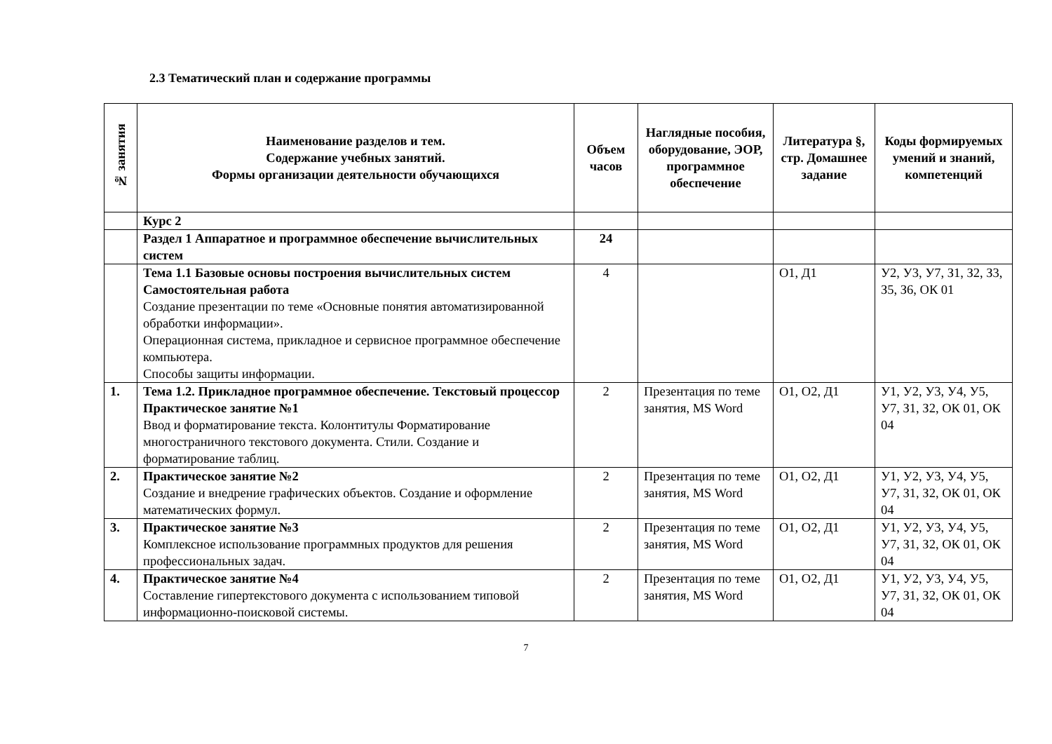2.3 Тематический план и содержание программы
| № занятия | Наименование разделов и тем. Содержание учебных занятий. Формы организации деятельности обучающихся | Объем часов | Наглядные пособия, оборудование, ЭОР, программное обеспечение | Литература §, стр. Домашнее задание | Коды формируемых умений и знаний, компетенций |
| --- | --- | --- | --- | --- | --- |
| | Курс 2 | | | | |
| | Раздел 1 Аппаратное и программное обеспечение вычислительных систем | 24 | | | |
| | Тема 1.1 Базовые основы построения вычислительных систем Самостоятельная работа Создание презентации по теме «Основные понятия автоматизированной обработки информации». Операционная система, прикладное и сервисное программное обеспечение компьютера. Способы защиты информации. | 4 | | О1, Д1 | У2, У3, У7, З1, З2, З3, З5, З6, ОК 01 |
| 1. | Тема 1.2. Прикладное программное обеспечение. Текстовый процессор Практическое занятие №1 Ввод и форматирование текста. Колонтитулы Форматирование многостраничного текстового документа. Стили. Создание и форматирование таблиц. | 2 | Презентация по теме занятия, MS Word | О1, О2, Д1 | У1, У2, У3, У4, У5, У7, З1, З2, ОК 01, ОК 04 |
| 2. | Практическое занятие №2 Создание и внедрение графических объектов. Создание и оформление математических формул. | 2 | Презентация по теме занятия, MS Word | О1, О2, Д1 | У1, У2, У3, У4, У5, У7, З1, З2, ОК 01, ОК 04 |
| 3. | Практическое занятие №3 Комплексное использование программных продуктов для решения профессиональных задач. | 2 | Презентация по теме занятия, MS Word | О1, О2, Д1 | У1, У2, У3, У4, У5, У7, З1, З2, ОК 01, ОК 04 |
| 4. | Практическое занятие №4 Составление гипертекстового документа с использованием типовой информационно-поисковой системы. | 2 | Презентация по теме занятия, MS Word | О1, О2, Д1 | У1, У2, У3, У4, У5, У7, З1, З2, ОК 01, ОК 04 |
7